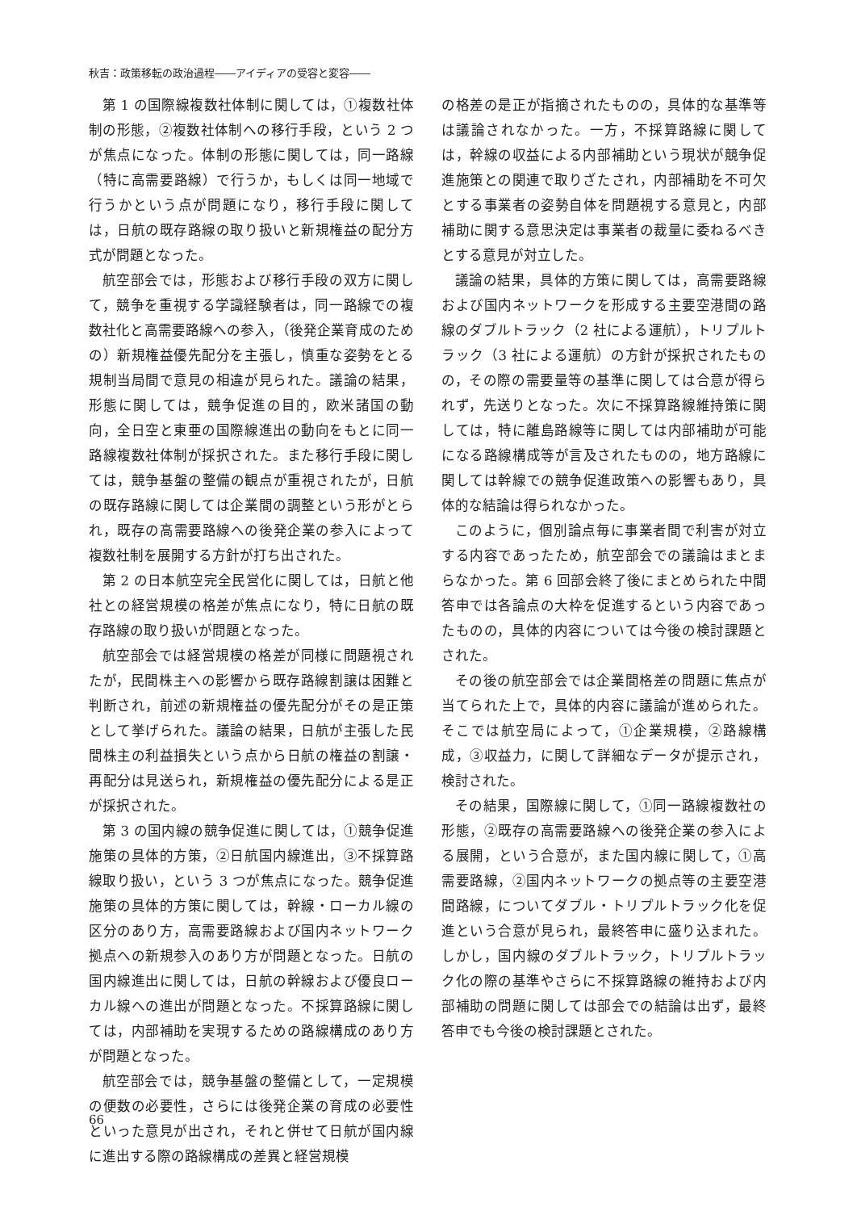秋吉：政策移転の政治過程――アイディアの受容と変容――
第 1 の国際線複数社体制に関しては，①複数社体制の形態，②複数社体制への移行手段，という 2 つが焦点になった。体制の形態に関しては，同一路線（特に高需要路線）で行うか，もしくは同一地域で行うかという点が問題になり，移行手段に関しては，日航の既存路線の取り扱いと新規権益の配分方式が問題となった。
航空部会では，形態および移行手段の双方に関して，競争を重視する学識経験者は，同一路線での複数社化と高需要路線への参入，（後発企業育成のための）新規権益優先配分を主張し，慎重な姿勢をとる規制当局間で意見の相違が見られた。議論の結果，形態に関しては，競争促進の目的，欧米諸国の動向，全日空と東亜の国際線進出の動向をもとに同一路線複数社体制が採択された。また移行手段に関しては，競争基盤の整備の観点が重視されたが，日航の既存路線に関しては企業間の調整という形がとられ，既存の高需要路線への後発企業の参入によって複数社制を展開する方針が打ち出された。
第 2 の日本航空完全民営化に関しては，日航と他社との経営規模の格差が焦点になり，特に日航の既存路線の取り扱いが問題となった。
航空部会では経営規模の格差が同様に問題視されたが，民間株主への影響から既存路線割譲は困難と判断され，前述の新規権益の優先配分がその是正策として挙げられた。議論の結果，日航が主張した民間株主の利益損失という点から日航の権益の割譲・再配分は見送られ，新規権益の優先配分による是正が採択された。
第 3 の国内線の競争促進に関しては，①競争促進施策の具体的方策，②日航国内線進出，③不採算路線取り扱い，という 3 つが焦点になった。競争促進施策の具体的方策に関しては，幹線・ローカル線の区分のあり方，高需要路線および国内ネットワーク拠点への新規参入のあり方が問題となった。日航の国内線進出に関しては，日航の幹線および優良ローカル線への進出が問題となった。不採算路線に関しては，内部補助を実現するための路線構成のあり方が問題となった。
航空部会では，競争基盤の整備として，一定規模の便数の必要性，さらには後発企業の育成の必要性といった意見が出され，それと併せて日航が国内線に進出する際の路線構成の差異と経営規模
の格差の是正が指摘されたものの，具体的な基準等は議論されなかった。一方，不採算路線に関しては，幹線の収益による内部補助という現状が競争促進施策との関連で取りざたされ，内部補助を不可欠とする事業者の姿勢自体を問題視する意見と，内部補助に関する意思決定は事業者の裁量に委ねるべきとする意見が対立した。
議論の結果，具体的方策に関しては，高需要路線および国内ネットワークを形成する主要空港間の路線のダブルトラック（2 社による運航），トリプルトラック（3 社による運航）の方針が採択されたものの，その際の需要量等の基準に関しては合意が得られず，先送りとなった。次に不採算路線維持策に関しては，特に離島路線等に関しては内部補助が可能になる路線構成等が言及されたものの，地方路線に関しては幹線での競争促進政策への影響もあり，具体的な結論は得られなかった。
このように，個別論点毎に事業者間で利害が対立する内容であったため，航空部会での議論はまとまらなかった。第 6 回部会終了後にまとめられた中間答申では各論点の大枠を促進するという内容であったものの，具体的内容については今後の検討課題とされた。
その後の航空部会では企業間格差の問題に焦点が当てられた上で，具体的内容に議論が進められた。そこでは航空局によって，①企業規模，②路線構成，③収益力，に関して詳細なデータが提示され，検討された。
その結果，国際線に関して，①同一路線複数社の形態，②既存の高需要路線への後発企業の参入による展開，という合意が，また国内線に関して，①高需要路線，②国内ネットワークの拠点等の主要空港間路線，についてダブル・トリプルトラック化を促進という合意が見られ，最終答申に盛り込まれた。しかし，国内線のダブルトラック，トリプルトラック化の際の基準やさらに不採算路線の維持および内部補助の問題に関しては部会での結論は出ず，最終答申でも今後の検討課題とされた。
66